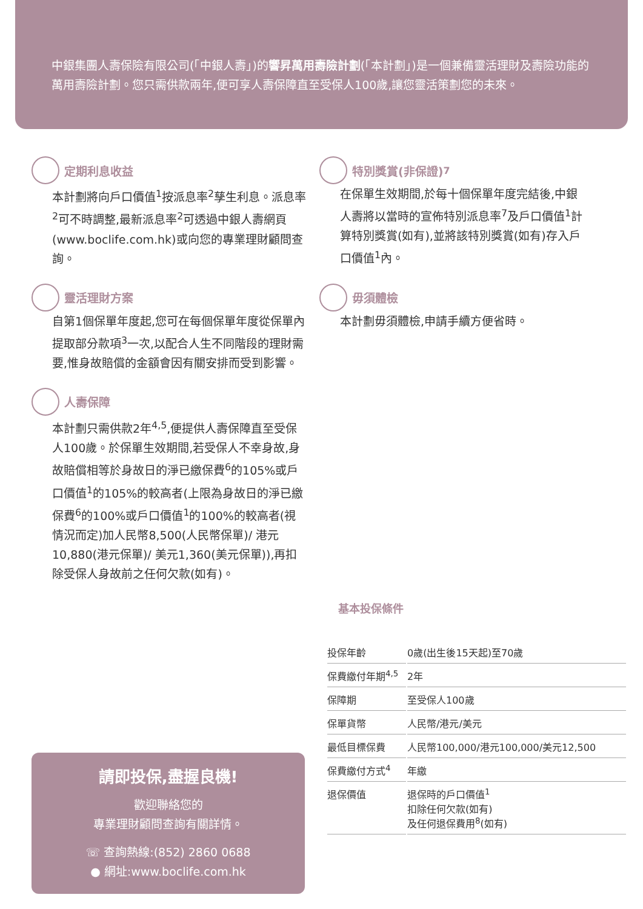中銀集團人壽保險有限公司(「中銀人壽」)的響昇萬用壽險計劃(「本計劃」)是一個兼備靈活理財及壽險功能的萬用壽險計劃。您只需供款兩年,便可享人壽保障直至受保人100歲,讓您靈活策劃您的未來。
定期利息收益
本計劃將向戶口價值<sup>1</sup>按派息率<sup>2</sup>孳生利息。派息率<sup>2</sup>可不時調整,最新派息率<sup>2</sup>可透過中銀人壽網頁(www.boclife.com.hk)或向您的專業理財顧問查詢。
靈活理財方案
自第1個保單年度起,您可在每個保單年度從保單內提取部分款項<sup>3</sup>一次,以配合人生不同階段的理財需要,惟身故賠償的金額會因有關安排而受到影響。
人壽保障
本計劃只需供款2年<sup>4,5</sup>,便提供人壽保障直至受保人100歲。於保單生效期間,若受保人不幸身故,身故賠償相等於身故日的淨已繳保費<sup>6</sup>的105%或戶口價值<sup>1</sup>的105%的較高者(上限為身故日的淨已繳保費<sup>6</sup>的100%或戶口價值<sup>1</sup>的100%的較高者(視情況而定)加人民幣8,500(人民幣保單)/ 港元10,880(港元保單)/ 美元1,360(美元保單)),再扣除受保人身故前之任何欠款(如有)。
特別獎賞(非保證)<sup>7</sup>
在保單生效期間,於每十個保單年度完結後,中銀人壽將以當時的宣佈特別派息率<sup>7</sup>及戶口價值<sup>1</sup>計算特別獎賞(如有),並將該特別獎賞(如有)存入戶口價值<sup>1</sup>內。
毋須體檢
本計劃毋須體檢,申請手續方便省時。
請即投保,盡握良機!
歡迎聯絡您的
專業理財顧問查詢有關詳情。
☏ 查詢熱線:(852) 2860 0688
● 網址:www.boclife.com.hk
| 基本投保條件 | |
| --- | --- |
| 投保年齡 | 0歲(出生後15天起)至70歲 |
| 保費繳付年期<sup>4,5</sup> | 2年 |
| 保障期 | 至受保人100歲 |
| 保單貨幣 | 人民幣/港元/美元 |
| 最低目標保費 | 人民幣100,000/港元100,000/美元12,500 |
| 保費繳付方式<sup>4</sup> | 年繳 |
| 退保價值 | 退保時的戶口價值<sup>1</sup> 扣除任何欠款(如有) 及任何退保費用<sup>8</sup>(如有) |